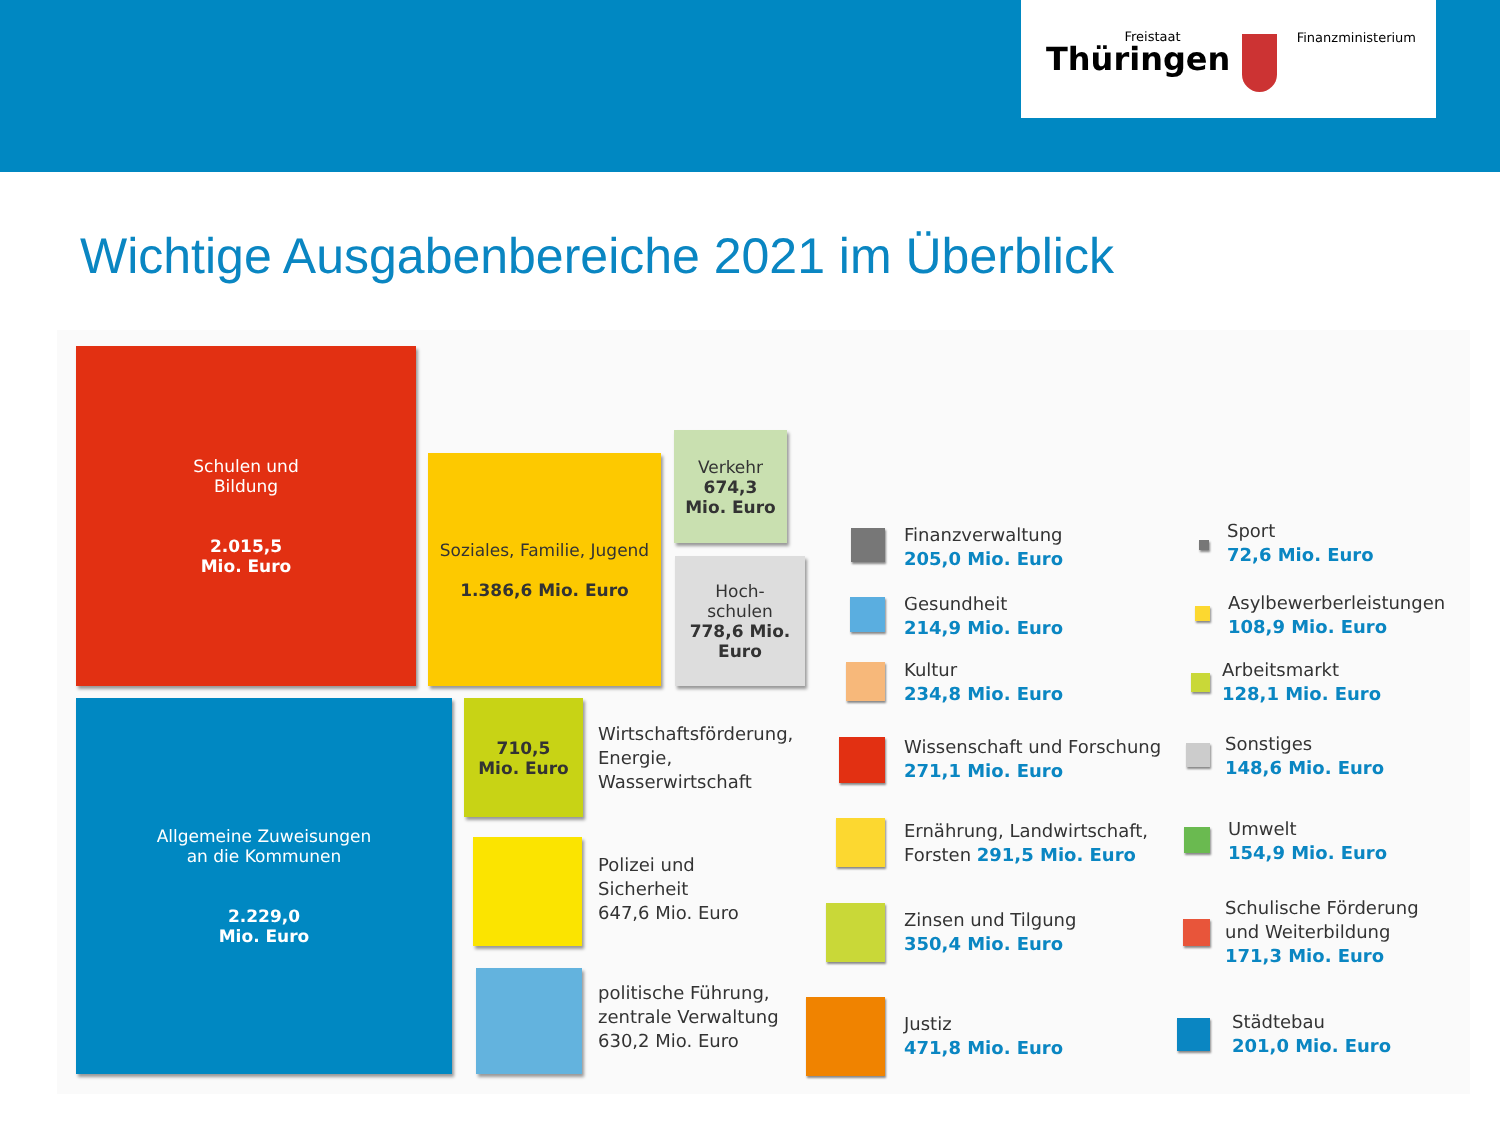Freistaat
Thüringen
Finanzministerium
Wichtige Ausgabenbereiche 2021 im Überblick
Schulen und
Bildung
2.015,5
Mio. Euro
Soziales, Familie, Jugend
1.386,6 Mio. Euro
Verkehr
674,3
Mio. Euro
Hoch-
schulen
778,6 Mio. Euro
Allgemeine Zuweisungen
an die Kommunen
2.229,0
Mio. Euro
710,5
Mio. Euro
Wirtschaftsförderung,
Energie,
Wasserwirtschaft
Polizei und
Sicherheit
647,6 Mio. Euro
politische Führung,
zentrale Verwaltung
630,2 Mio. Euro
Finanzverwaltung
205,0 Mio. Euro
Gesundheit
214,9 Mio. Euro
Kultur
234,8 Mio. Euro
Wissenschaft und Forschung
271,1 Mio. Euro
Ernährung, Landwirtschaft,
Forsten 291,5 Mio. Euro
Zinsen und Tilgung
350,4 Mio. Euro
Justiz
471,8 Mio. Euro
Sport
72,6 Mio. Euro
Asylbewerberleistungen
108,9 Mio. Euro
Arbeitsmarkt
128,1 Mio. Euro
Sonstiges
148,6 Mio. Euro
Umwelt
154,9 Mio. Euro
Schulische Förderung
und Weiterbildung
171,3 Mio. Euro
Städtebau
201,0 Mio. Euro